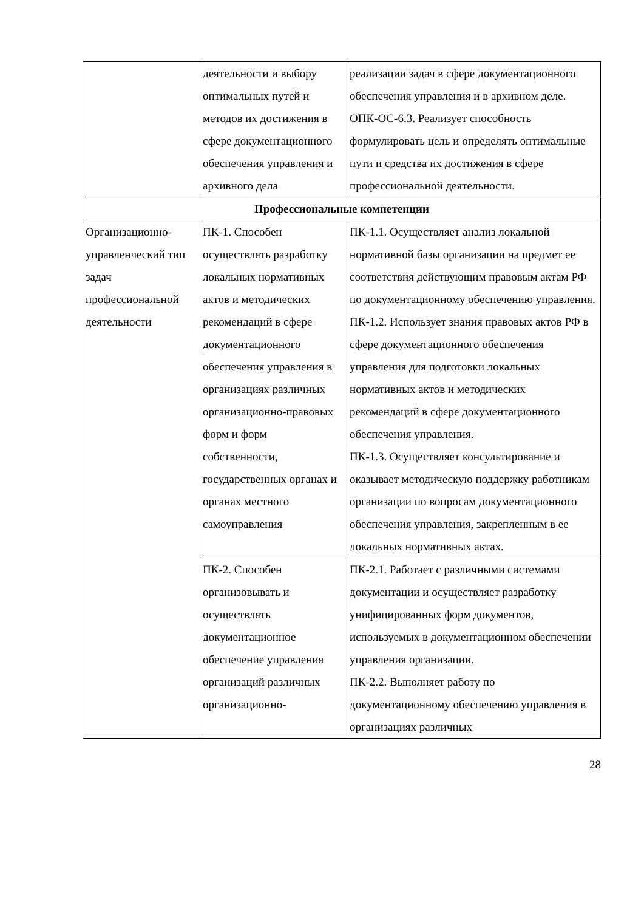| | деятельности и выбору оптимальных путей и методов их достижения в сфере документационного обеспечения управления и архивного дела | реализации задач в сфере документационного обеспечения управления и в архивном деле. ОПК-ОС-6.3. Реализует способность формулировать цель и определять оптимальные пути и средства их достижения в сфере профессиональной деятельности. |
| Профессиональные компетенции | | |
| Организационно-управленческий тип задач профессиональной деятельности | ПК-1. Способен осуществлять разработку локальных нормативных актов и методических рекомендаций в сфере документационного обеспечения управления в организациях различных организационно-правовых форм и форм собственности, государственных органах и органах местного самоуправления | ПК-1.1. Осуществляет анализ локальной нормативной базы организации на предмет ее соответствия действующим правовым актам РФ по документационному обеспечению управления. ПК-1.2. Использует знания правовых актов РФ в сфере документационного обеспечения управления для подготовки локальных нормативных актов и методических рекомендаций в сфере документационного обеспечения управления. ПК-1.3. Осуществляет консультирование и оказывает методическую поддержку работникам организации по вопросам документационного обеспечения управления, закрепленным в ее локальных нормативных актах. |
| | ПК-2. Способен организовывать и осуществлять документационное обеспечение управления организаций различных организационно- | ПК-2.1. Работает с различными системами документации и осуществляет разработку унифицированных форм документов, используемых в документационном обеспечении управления организации. ПК-2.2. Выполняет работу по документационному обеспечению управления в организациях различных |
28